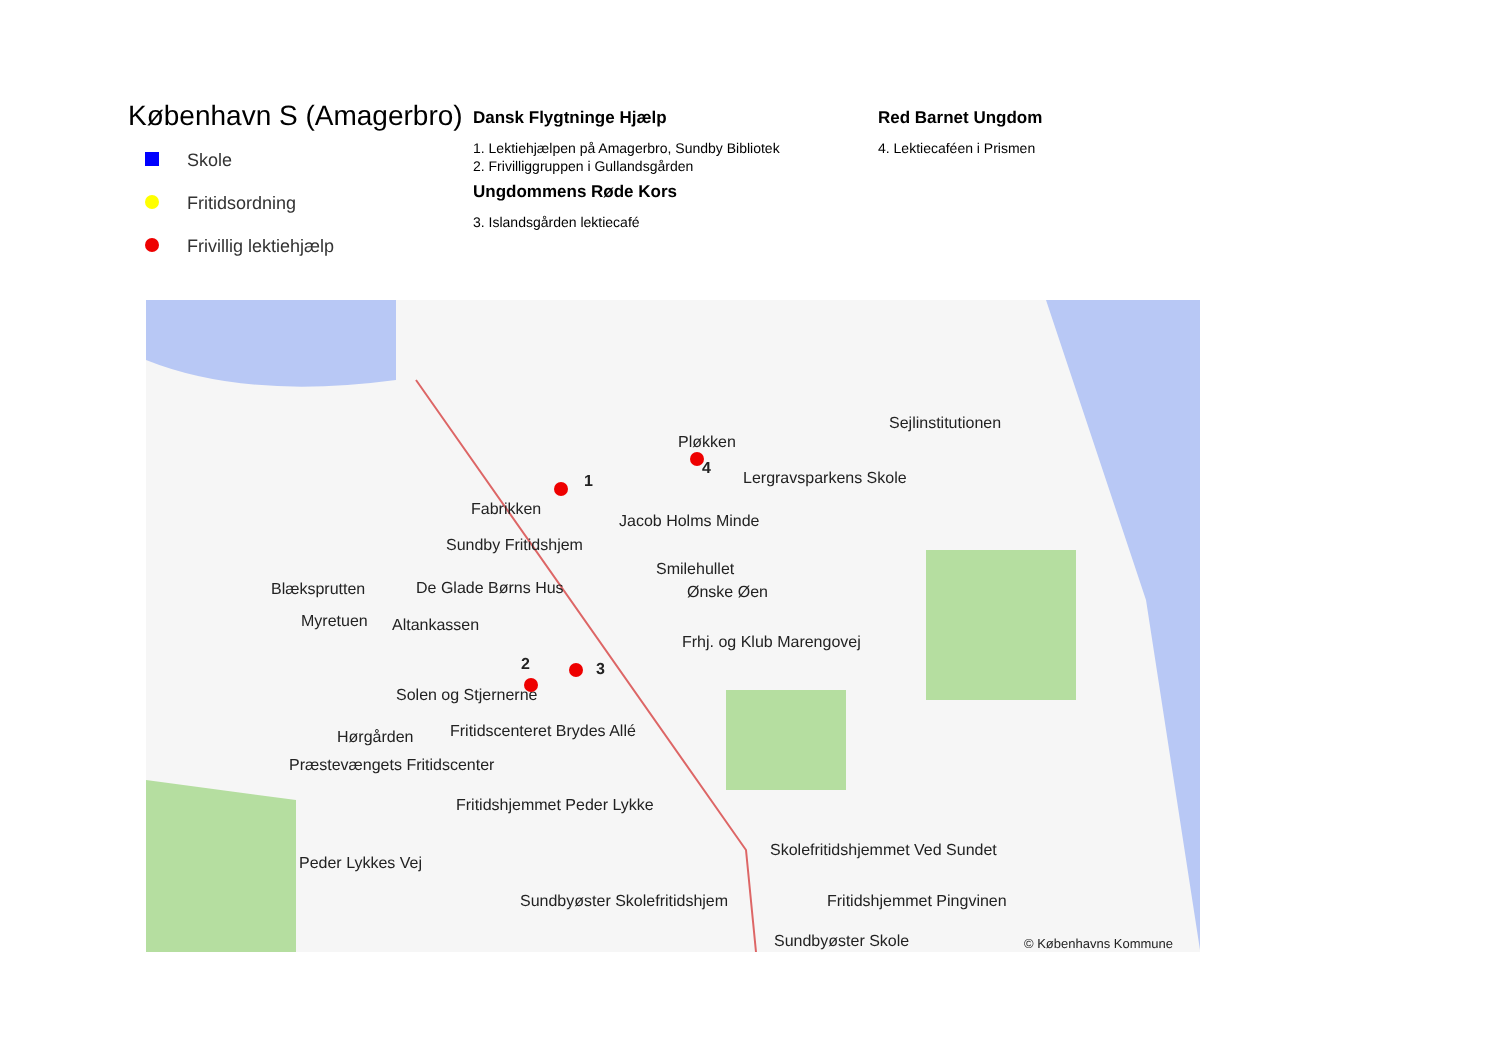København S (Amagerbro)
Skole
Fritidsordning
Frivillig lektiehjælp
Dansk Flygtninge Hjælp
1. Lektiehjælpen på Amagerbro, Sundby Bibliotek
2. Frivilliggruppen i Gullandsgården
Ungdommens Røde Kors
3. Islandsgården lektiecafé
Red Barnet Ungdom
4. Lektiecaféen i Prismen
Pløkken
Sejlinstitutionen
Lergravsparkens Skole
Fabrikken
Jacob Holms Minde
Sundby Fritidshjem
Smilehullet
Blæksprutten De Glade Børns Hus Ønske Øen
Myretuen Altankassen
Frhj. og Klub Marengovej
Solen og Stjernerne
Hørgården Fritidscenteret Brydes Allé
Præstevængets Fritidscenter
Fritidshjemmet Peder Lykke
Skolefritidshjemmet Ved Sundet
Peder Lykkes Vej
Sundbyøster Skolefritidshjem Fritidshjemmet Pingvinen
Sundbyøster Skole © Københavns Kommune
1
2 3
4